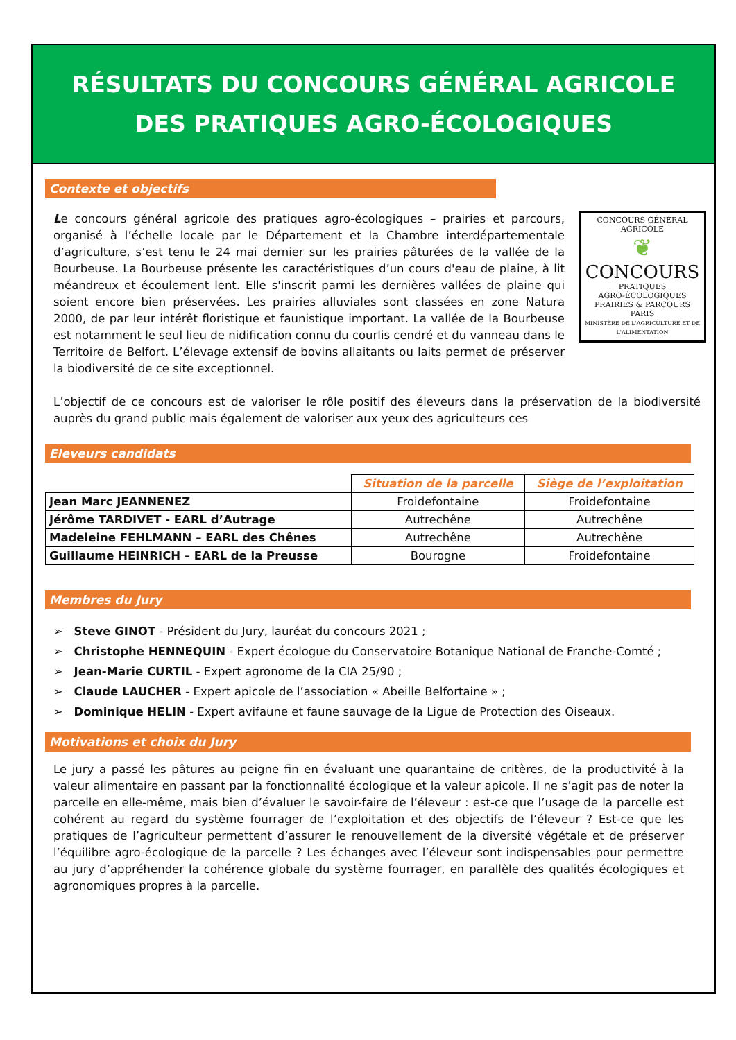RÉSULTATS DU CONCOURS GÉNÉRAL AGRICOLE
DES PRATIQUES AGRO-ÉCOLOGIQUES
Contexte et objectifs
CONCOURS GÉNÉRAL AGRICOLE
❦
CONCOURS
PRATIQUES
AGRO-ÉCOLOGIQUES
PRAIRIES & PARCOURS
PARIS
MINISTÈRE DE L'AGRICULTURE ET DE L'ALIMENTATION
Le concours général agricole des pratiques agro-écologiques – prairies et parcours, organisé à l’échelle locale par le Département et la Chambre interdépartementale d’agriculture, s’est tenu le 24 mai dernier sur les prairies pâturées de la vallée de la Bourbeuse. La Bourbeuse présente les caractéristiques d’un cours d'eau de plaine, à lit méandreux et écoulement lent. Elle s'inscrit parmi les dernières vallées de plaine qui soient encore bien préservées. Les prairies alluviales sont classées en zone Natura 2000, de par leur intérêt floristique et faunistique important. La vallée de la Bourbeuse est notamment le seul lieu de nidification connu du courlis cendré et du vanneau dans le Territoire de Belfort. L’élevage extensif de bovins allaitants ou laits permet de préserver la biodiversité de ce site exceptionnel.
L’objectif de ce concours est de valoriser le rôle positif des éleveurs dans la préservation de la biodiversité auprès du grand public mais également de valoriser aux yeux des agriculteurs ces
Eleveurs candidats
| | Situation de la parcelle | Siège de l’exploitation |
| Jean Marc JEANNENEZ | Froidefontaine | Froidefontaine |
| Jérôme TARDIVET - EARL d’Autrage | Autrechêne | Autrechêne |
| Madeleine FEHLMANN – EARL des Chênes | Autrechêne | Autrechêne |
| Guillaume HEINRICH – EARL de la Preusse | Bourogne | Froidefontaine |
Membres du Jury
➢ Steve GINOT - Président du Jury, lauréat du concours 2021 ;
➢ Christophe HENNEQUIN - Expert écologue du Conservatoire Botanique National de Franche-Comté ;
➢ Jean-Marie CURTIL - Expert agronome de la CIA 25/90 ;
➢ Claude LAUCHER - Expert apicole de l’association « Abeille Belfortaine » ;
➢ Dominique HELIN - Expert avifaune et faune sauvage de la Ligue de Protection des Oiseaux.
Motivations et choix du Jury
Le jury a passé les pâtures au peigne fin en évaluant une quarantaine de critères, de la productivité à la valeur alimentaire en passant par la fonctionnalité écologique et la valeur apicole. Il ne s’agit pas de noter la parcelle en elle-même, mais bien d’évaluer le savoir-faire de l’éleveur : est-ce que l’usage de la parcelle est cohérent au regard du système fourrager de l’exploitation et des objectifs de l’éleveur ? Est-ce que les pratiques de l’agriculteur permettent d’assurer le renouvellement de la diversité végétale et de préserver l’équilibre agro-écologique de la parcelle ? Les échanges avec l’éleveur sont indispensables pour permettre au jury d’appréhender la cohérence globale du système fourrager, en parallèle des qualités écologiques et agronomiques propres à la parcelle.